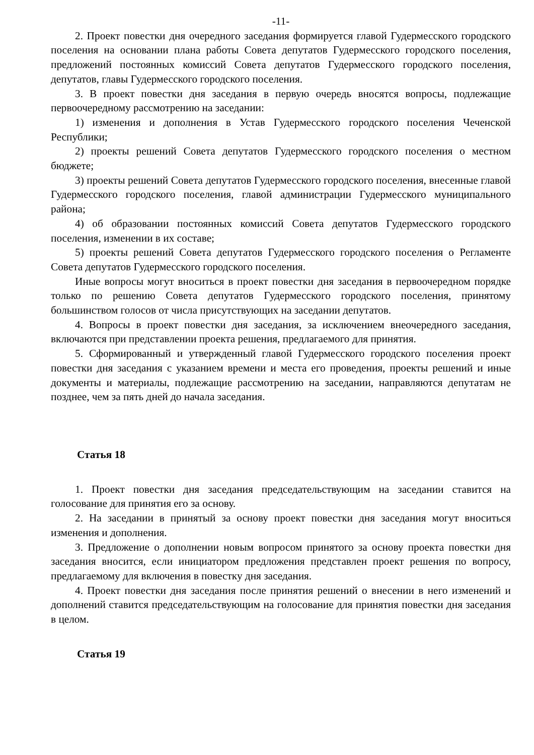-11-
2. Проект повестки дня очередного заседания формируется главой Гудермесского городского поселения на основании плана работы Совета депутатов Гудермесского городского поселения, предложений постоянных комиссий Совета депутатов Гудермесского городского поселения, депутатов, главы Гудермесского городского поселения.
3. В проект повестки дня заседания в первую очередь вносятся вопросы, подлежащие первоочередному рассмотрению на заседании:
1) изменения и дополнения в Устав Гудермесского городского поселения Чеченской Республики;
2) проекты решений Совета депутатов Гудермесского городского поселения о местном бюджете;
3) проекты решений Совета депутатов Гудермесского городского поселения, внесенные главой Гудермесского городского поселения, главой администрации Гудермесского муниципального района;
4) об образовании постоянных комиссий Совета депутатов Гудермесского городского поселения, изменении в их составе;
5) проекты решений Совета депутатов Гудермесского городского поселения о Регламенте Совета депутатов Гудермесского городского поселения.
Иные вопросы могут вноситься в проект повестки дня заседания в первоочередном порядке только по решению Совета депутатов Гудермесского городского поселения, принятому большинством голосов от числа присутствующих на заседании депутатов.
4. Вопросы в проект повестки дня заседания, за исключением внеочередного заседания, включаются при представлении проекта решения, предлагаемого для принятия.
5. Сформированный и утвержденный главой Гудермесского городского поселения проект повестки дня заседания с указанием времени и места его проведения, проекты решений и иные документы и материалы, подлежащие рассмотрению на заседании, направляются депутатам не позднее, чем за пять дней до начала заседания.
Статья 18
1. Проект повестки дня заседания председательствующим на заседании ставится на голосование для принятия его за основу.
2. На заседании в принятый за основу проект повестки дня заседания могут вноситься изменения и дополнения.
3. Предложение о дополнении новым вопросом принятого за основу проекта повестки дня заседания вносится, если инициатором предложения представлен проект решения по вопросу, предлагаемому для включения в повестку дня заседания.
4. Проект повестки дня заседания после принятия решений о внесении в него изменений и дополнений ставится председательствующим на голосование для принятия повестки дня заседания в целом.
Статья 19